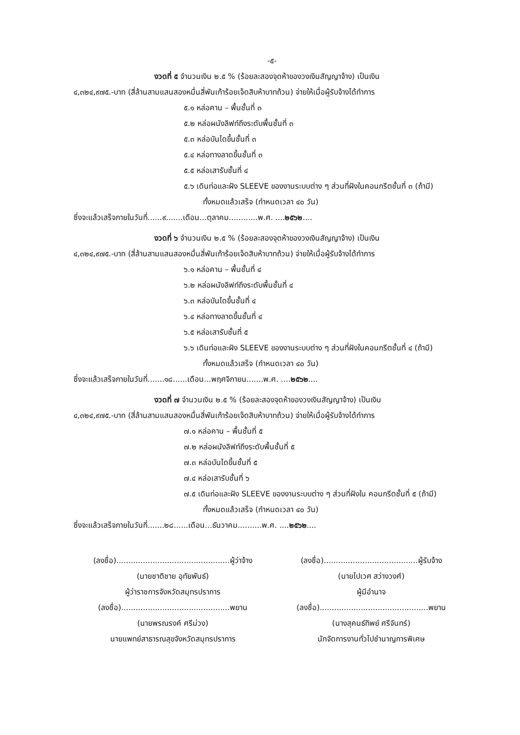-๕-
งวดที่ ๕ จำนวนเงิน ๒.๕ % (ร้อยละสองจุดห้าของวงเงินสัญญาจ้าง) เป็นเงิน
๔,๓๒๔,๙๗๕.-บาท (สี่ล้านสามแสนสองหมื่นสี่พันเก้าร้อยเจ็ดสิบห้าบาทถ้วน) จ่ายให้เมื่อผู้รับจ้างได้ทำการ
๕.๑ หล่อคาน – พื้นชั้นที่ ๓
๕.๒ หล่อผนังลิฟท์ถึงระดับพื้นชั้นที่ ๓
๕.๓ หล่อบันไดขึ้นชั้นที่ ๓
๕.๔ หล่อทางลาดขึ้นชั้นที่ ๓
๕.๕ หล่อเสารับชั้นที่ ๔
๕.๖ เดินท่อและฝัง SLEEVE ของงานระบบต่าง ๆ ส่วนที่ฝังในคอนกรีตชั้นที่ ๓ (ถ้ามี)
ทั้งหมดแล้วเสร็จ (กำหนดเวลา ๔๐ วัน)
ซึ่งจะแล้วเสร็จภายในวันที่......๙.......เดือน...ตุลาคม............พ.ศ. ....๒๕๖๒....
งวดที่ ๖ จำนวนเงิน ๒.๕ % (ร้อยละสองจุดห้าของวงเงินสัญญาจ้าง) เป็นเงิน
๔,๓๒๔,๙๗๕.-บาท (สี่ล้านสามแสนสองหมื่นสี่พันเก้าร้อยเจ็ดสิบห้าบาทถ้วน) จ่ายให้เมื่อผู้รับจ้างได้ทำการ
๖.๑ หล่อคาน – พื้นชั้นที่ ๔
๖.๒ หล่อผนังลิฟท์ถึงระดับพื้นชั้นที่ ๔
๖.๓ หล่อบันไดขึ้นชั้นที่ ๔
๖.๔ หล่อทางลาดขึ้นชั้นที่ ๔
๖.๕ หล่อเสารับชั้นที่ ๕
๖.๖ เดินท่อและฝัง SLEEVE ของงานระบบต่าง ๆ ส่วนที่ฝังในคอนกรีตชั้นที่ ๔ (ถ้ามี)
ทั้งหมดแล้วเสร็จ (กำหนดเวลา ๔๐ วัน)
ซึ่งจะแล้วเสร็จภายในวันที่.......๑๘......เดือน...พฤศจิกายน.......พ.ศ. ....๒๕๖๒....
งวดที่ ๗ จำนวนเงิน ๒.๕ % (ร้อยละสองจุดห้าของวงเงินสัญญาจ้าง) เป็นเงิน
๔,๓๒๔,๙๗๕.-บาท (สี่ล้านสามแสนสองหมื่นสี่พันเก้าร้อยเจ็ดสิบห้าบาทถ้วน) จ่ายให้เมื่อผู้รับจ้างได้ทำการ
๗.๑ หล่อคาน – พื้นชั้นที่ ๕
๗.๒ หล่อผนังลิฟท์ถึงระดับพื้นชั้นที่ ๕
๗.๓ หล่อบันไดขึ้นชั้นที่ ๕
๗.๔ หล่อเสารับชั้นที่ ๖
๗.๕ เดินท่อและฝัง SLEEVE ของงานระบบต่าง ๆ ส่วนที่ฝังใน คอนกรีตชั้นที่ ๕ (ถ้ามี)
ทั้งหมดแล้วเสร็จ (กำหนดเวลา ๔๐ วัน)
ซึ่งจะแล้วเสร็จภายในวันที่.......๒๘......เดือน...ธันวาคม..........พ.ศ. ....๒๕๖๒....
(ลงชื่อ)...............................................ผู้ว่าจ้าง
(นายชาติชาย อุทัยพันธ์)
ผู้ว่าราชการจังหวัดสมุทรปราการ
(ลงชื่อ).............................................พยาน
(นายพรณรงค์ ศรีม่วง)
นายแพทย์สาธารณสุขจังหวัดสมุทรปราการ
(ลงชื่อ).......................................ผู้รับจ้าง
(นายไปเวศ สว่างวงศ์)
ผู้มีอำนาจ
(ลงชื่อ).............................................พยาน
(นางสุคนธ์ทิพย์ ศรีจันทร์)
นักจัดการงานทั่วไปชำนาญการพิเศษ